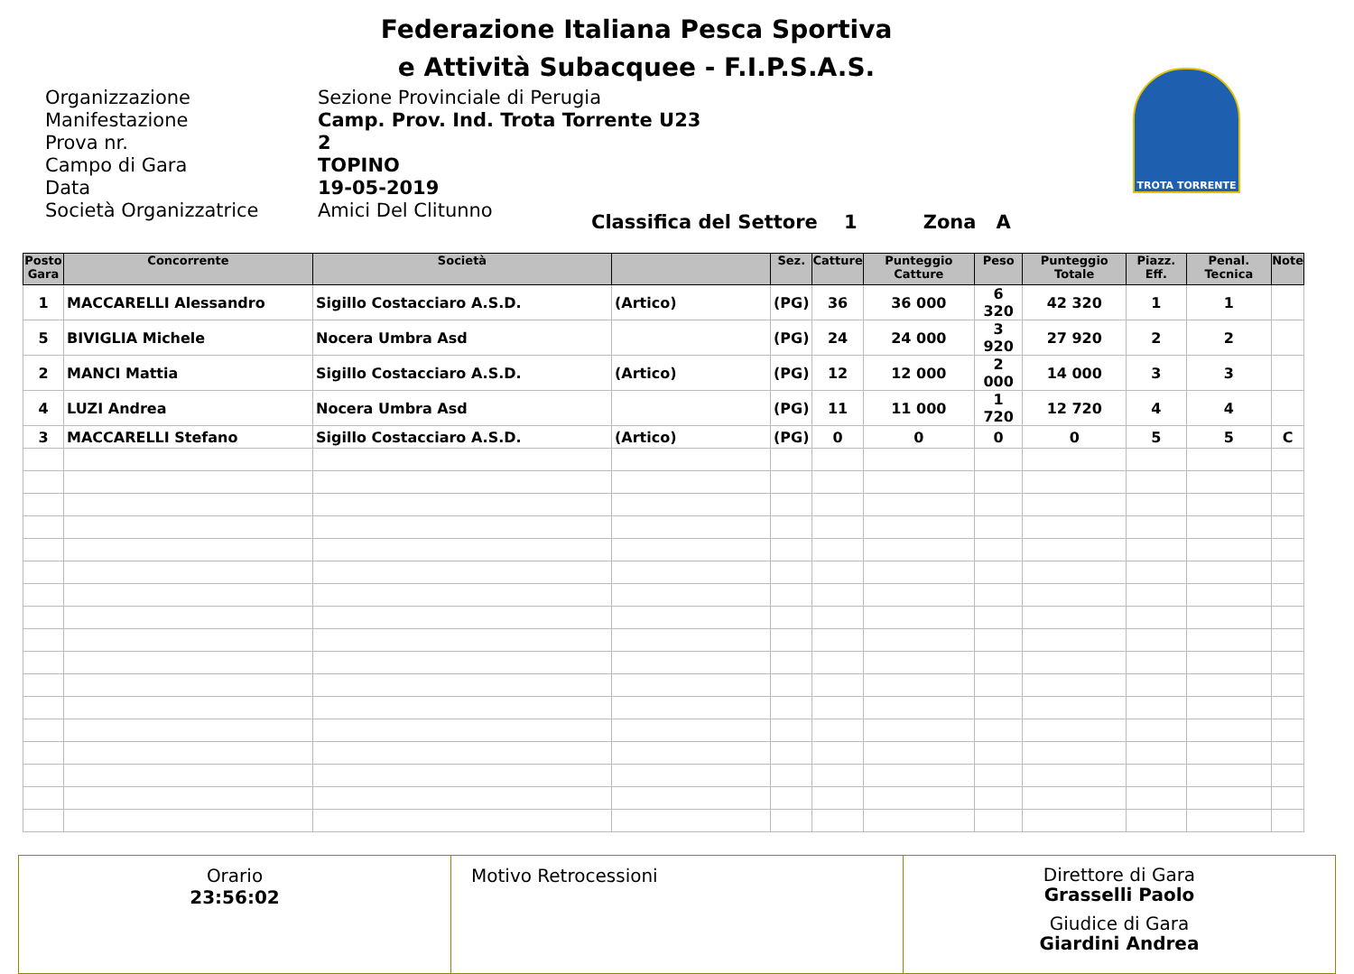Federazione Italiana Pesca Sportiva
e Attività Subacquee - F.I.P.S.A.S.
TROTA TORRENTE
Organizzazione Sezione Provinciale di Perugia Manifestazione Camp. Prov. Ind. Trota Torrente U23 Prova nr. 2 Campo di Gara TOPINO Data 19-05-2019 Società Organizzatrice Amici Del Clitunno
Classifica del Settore 1 Zona A
| Posto Gara | Concorrente | Società | | Sez. | Catture | Punteggio Catture | Peso | Punteggio Totale | Piazz. Eff. | Penal. Tecnica | Note |
| --- | --- | --- | --- | --- | --- | --- | --- | --- | --- | --- | --- |
| 1 | MACCARELLI Alessandro | Sigillo Costacciaro A.S.D. | (Artico) | (PG) | 36 | 36 000 | 6 320 | 42 320 | 1 | 1 | |
| 5 | BIVIGLIA Michele | Nocera Umbra Asd | | (PG) | 24 | 24 000 | 3 920 | 27 920 | 2 | 2 | |
| 2 | MANCI Mattia | Sigillo Costacciaro A.S.D. | (Artico) | (PG) | 12 | 12 000 | 2 000 | 14 000 | 3 | 3 | |
| 4 | LUZI Andrea | Nocera Umbra Asd | | (PG) | 11 | 11 000 | 1 720 | 12 720 | 4 | 4 | |
| 3 | MACCARELLI Stefano | Sigillo Costacciaro A.S.D. | (Artico) | (PG) | 0 | 0 | 0 | 0 | 5 | 5 | C |
Orario
23:56:02
Motivo Retrocessioni
Direttore di Gara
Grasselli Paolo
Giudice di Gara
Giardini Andrea